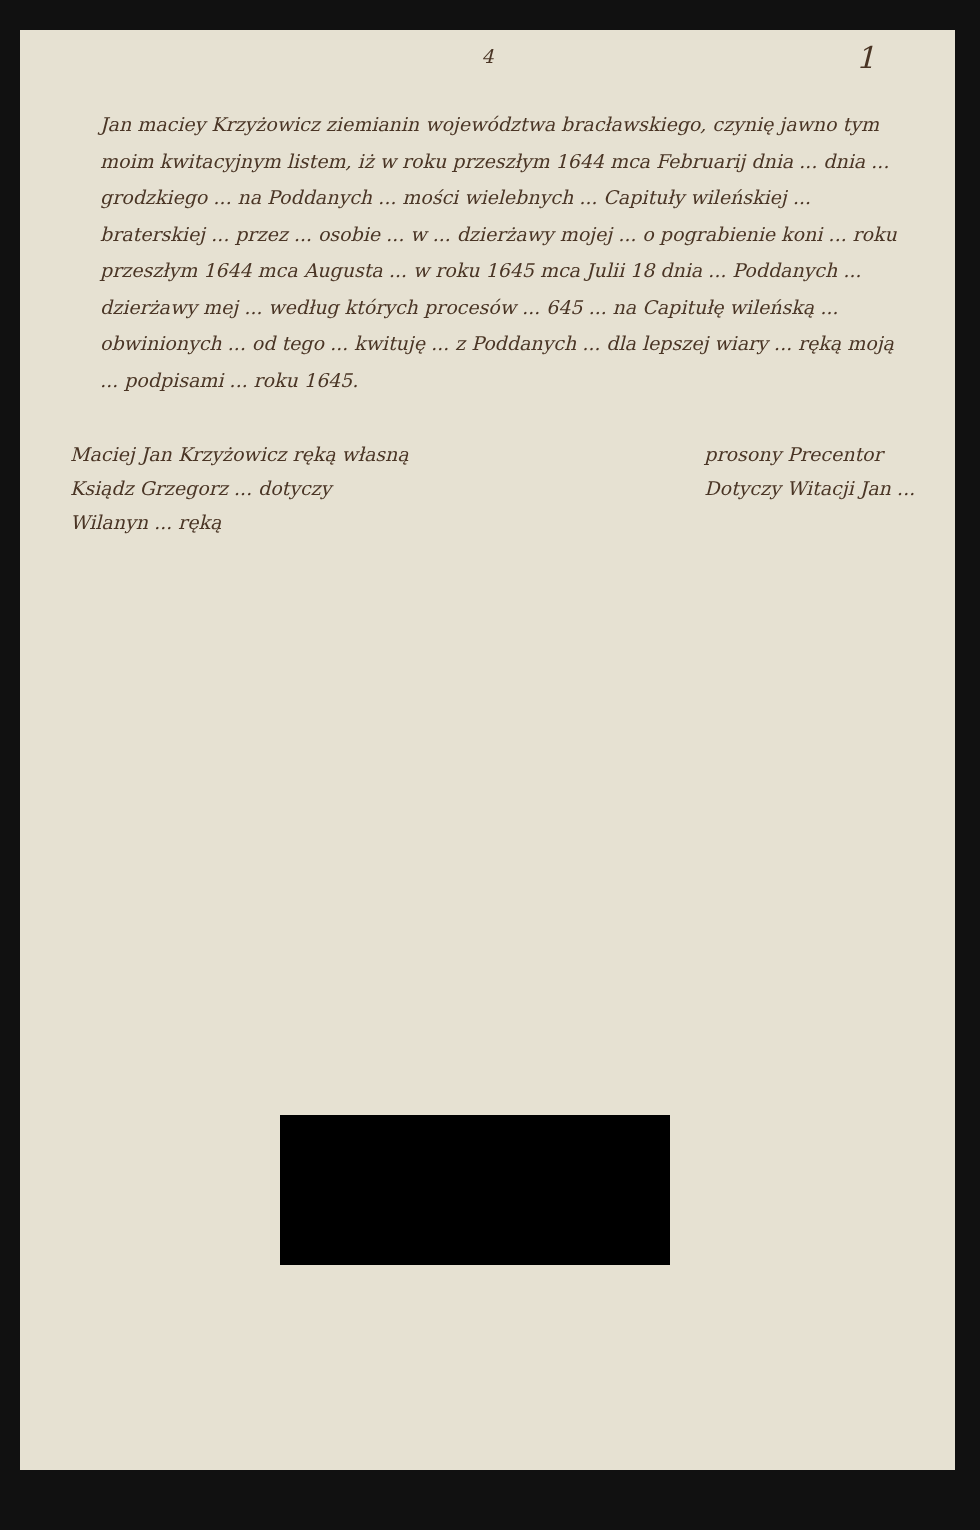4
1
Jan maciey Krzyżowicz ziemianin województwa bracławskiego, czynię jawno tym moim kwitacyjnym listem, iż w roku przeszłym 1644 mca Februarij dnia ... dnia ... grodzkiego ... na Poddanych ... mości wielebnych ... Capituły wileńskiej ... braterskiej ... przez ... osobie ... w ... dzierżawy mojej ... o pograbienie koni ... roku przeszłym 1644 mca Augusta ... w roku 1645 mca Julii 18 dnia ... Poddanych ... dzierżawy mej ... według których procesów ... 645 ... na Capitułę wileńską ... obwinionych ... od tego ... kwituję ... z Poddanych ... dla lepszej wiary ... ręką moją ... podpisami ... roku 1645.
Maciej Jan Krzyżowicz ręką własną
Ksiądz Grzegorz ... dotyczy
Wilanyn ... ręką
prosony Precentor
Dotyczy Witacji Jan ...